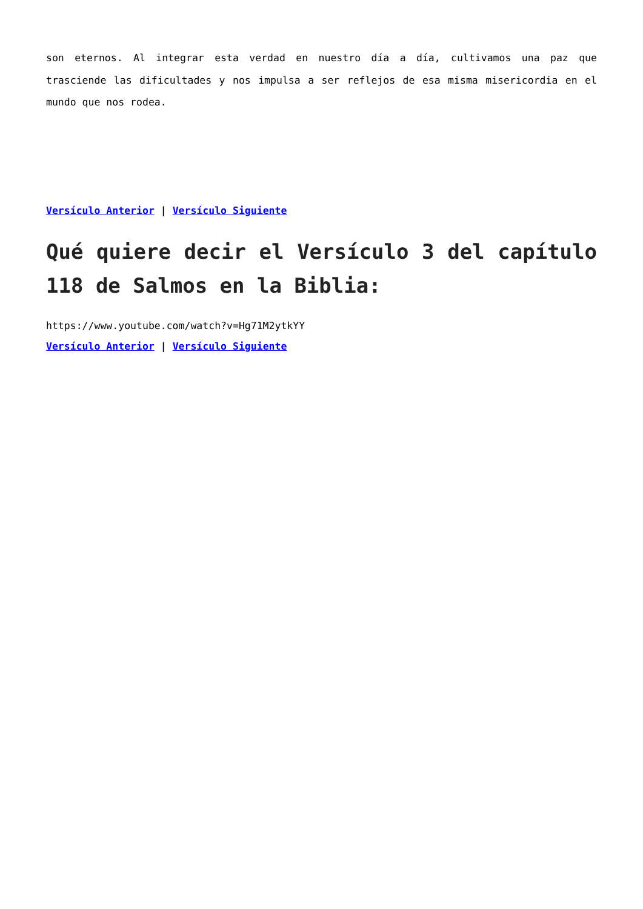son eternos. Al integrar esta verdad en nuestro día a día, cultivamos una paz que trasciende las dificultades y nos impulsa a ser reflejos de esa misma misericordia en el mundo que nos rodea.
Versículo Anterior | Versículo Siguiente
Qué quiere decir el Versículo 3 del capítulo 118 de Salmos en la Biblia:
https://www.youtube.com/watch?v=Hg71M2ytkYY
Versículo Anterior | Versículo Siguiente